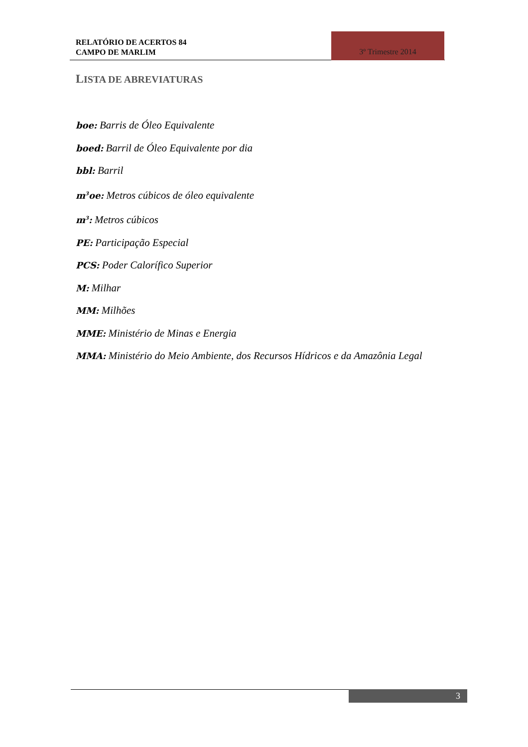RELATÓRIO DE ACERTOS 84
CAMPO DE MARLIM
3º Trimestre 2014
LISTA DE ABREVIATURAS
boe: Barris de Óleo Equivalente
boed: Barril de Óleo Equivalente por dia
bbl: Barril
m<sup>3</sup>oe: Metros cúbicos de óleo equivalente
m<sup>3</sup>: Metros cúbicos
PE: Participação Especial
PCS: Poder Calorífico Superior
M: Milhar
MM: Milhões
MME: Ministério de Minas e Energia
MMA: Ministério do Meio Ambiente, dos Recursos Hídricos e da Amazônia Legal
3